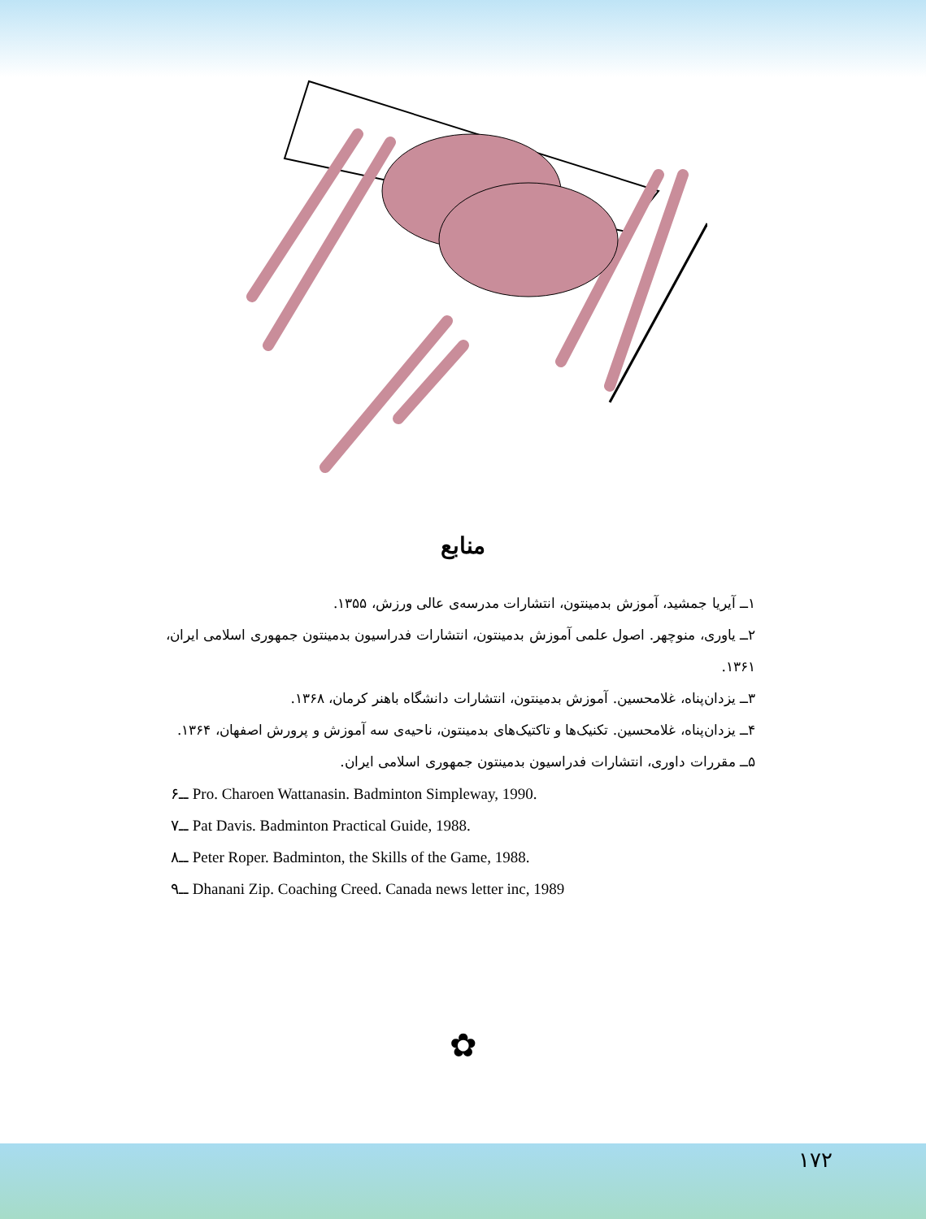منابع
۱ــ آیریا جمشید، آموزش بدمینتون، انتشارات مدرسه‌ی عالی ورزش، ۱۳۵۵.
۲ــ یاوری، منوچهر. اصول علمی آموزش بدمینتون، انتشارات فدراسیون بدمینتون جمهوری اسلامی ایران، ۱۳۶۱.
۳ــ یزدان‌پناه، غلامحسین. آموزش بدمینتون، انتشارات دانشگاه باهنر کرمان، ۱۳۶۸.
۴ــ یزدان‌پناه، غلامحسین. تکنیک‌ها و تاکتیک‌های بدمینتون، ناحیه‌ی سه آموزش و پرورش اصفهان، ۱۳۶۴.
۵ــ مقررات داوری، انتشارات فدراسیون بدمینتون جمهوری اسلامی ایران.
۶ــ Pro. Charoen Wattanasin. Badminton Simpleway, 1990.
۷ــ Pat Davis. Badminton Practical Guide, 1988.
۸ــ Peter Roper. Badminton, the Skills of the Game, 1988.
۹ــ Dhanani Zip. Coaching Creed. Canada news letter inc, 1989
✿
۱۷۲